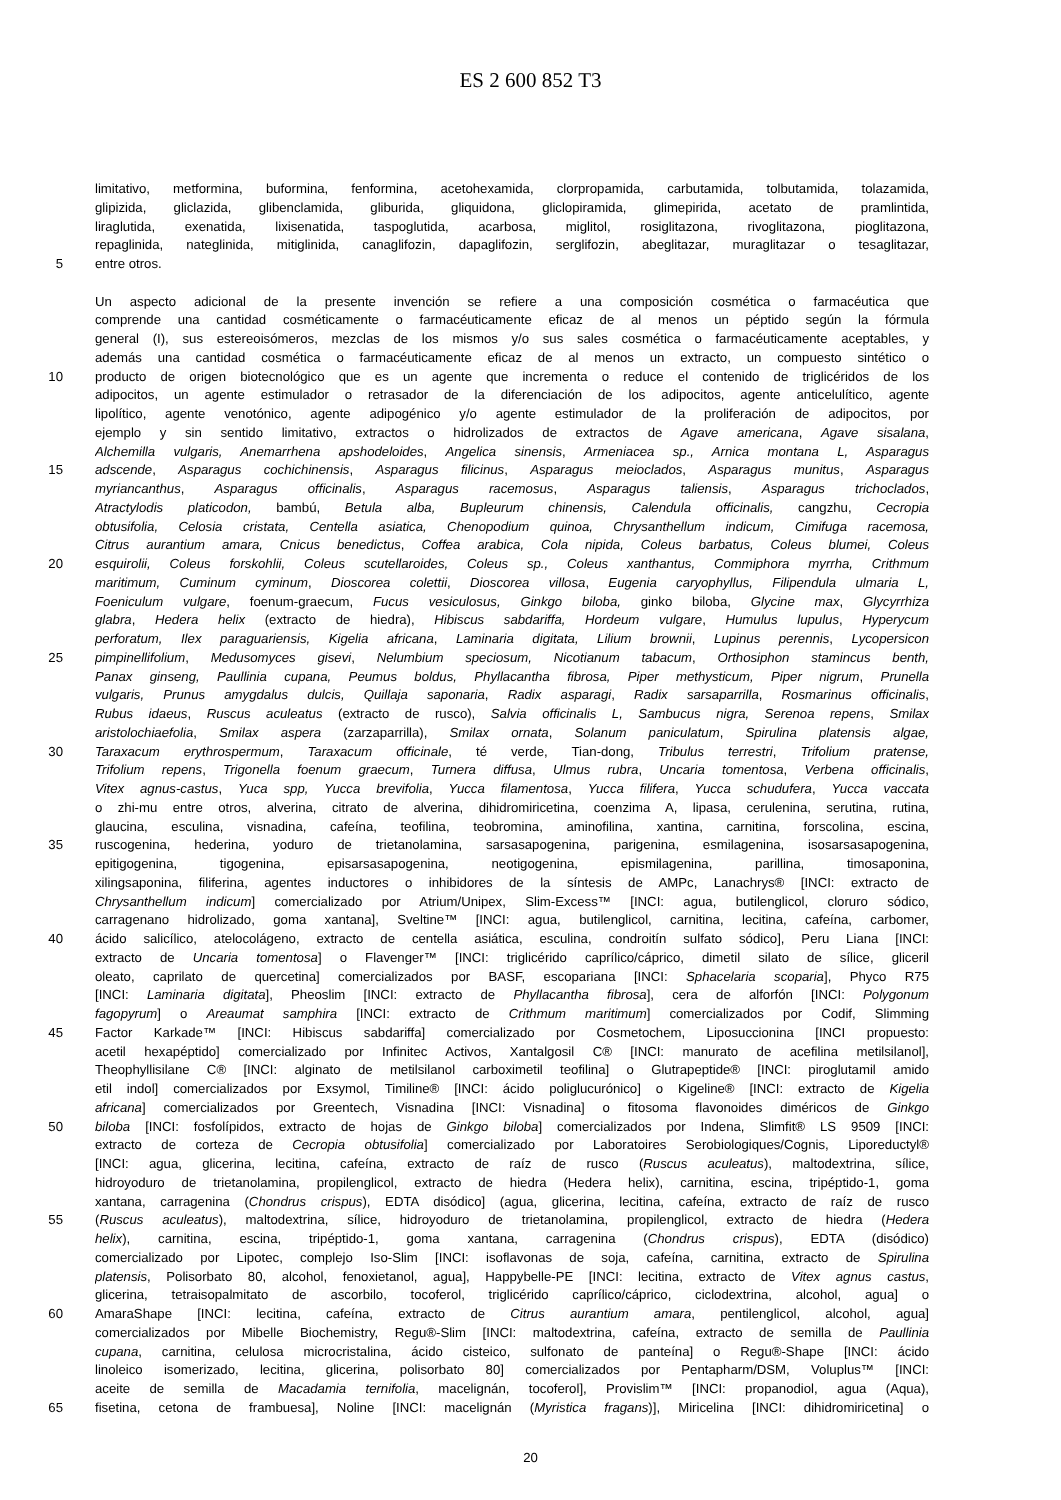ES 2 600 852 T3
limitativo, metformina, buformina, fenformina, acetohexamida, clorpropamida, carbutamida, tolbutamida, tolazamida,
glipizida, gliclazida, glibenclamida, gliburida, gliquidona, gliclopiramida, glimepirida, acetato de pramlintida,
liraglutida, exenatida, lixisenatida, taspoglutida, acarbosa, miglitol, rosiglitazona, rivoglitazona, pioglitazona,
repaglinida, nateglinida, mitiglinida, canaglifozin, dapaglifozin, serglifozin, abeglitazar, muraglitazar o tesaglitazar,
5 entre otros.
Un aspecto adicional de la presente invención se refiere a una composición cosmética o farmacéutica que
comprende una cantidad cosméticamente o farmacéuticamente eficaz de al menos un péptido según la fórmula
general (I), sus estereoisómeros, mezclas de los mismos y/o sus sales cosmética o farmacéuticamente aceptables, y
además una cantidad cosmética o farmacéuticamente eficaz de al menos un extracto, un compuesto sintético o
10 producto de origen biotecnológico que es un agente que incrementa o reduce el contenido de triglicéridos de los
adipocitos, un agente estimulador o retrasador de la diferenciación de los adipocitos, agente anticelulítico, agente
lipolítico, agente venotónico, agente adipogénico y/o agente estimulador de la proliferación de adipocitos, por
ejemplo y sin sentido limitativo, extractos o hidrolizados de extractos de Agave americana, Agave sisalana,
Alchemilla vulgaris, Anemarrhena apshodeloides, Angelica sinensis, Armeniacea sp., Arnica montana L, Asparagus
15 adscende, Asparagus cochichinensis, Asparagus filicinus, Asparagus meioclados, Asparagus munitus, Asparagus
myriancanthus, Asparagus officinalis, Asparagus racemosus, Asparagus taliensis, Asparagus trichoclados,
Atractylodis platicodon, bambú, Betula alba, Bupleurum chinensis, Calendula officinalis, cangzhu, Cecropia
obtusifolia, Celosia cristata, Centella asiatica, Chenopodium quinoa, Chrysanthellum indicum, Cimifuga racemosa,
Citrus aurantium amara, Cnicus benedictus, Coffea arabica, Cola nipida, Coleus barbatus, Coleus blumei, Coleus
20 esquirolii, Coleus forskohlii, Coleus scutellaroides, Coleus sp., Coleus xanthantus, Commiphora myrrha, Crithmum
maritimum, Cuminum cyminum, Dioscorea colettii, Dioscorea villosa, Eugenia caryophyllus, Filipendula ulmaria L,
Foeniculum vulgare, foenum-graecum, Fucus vesiculosus, Ginkgo biloba, ginko biloba, Glycine max, Glycyrrhiza
glabra, Hedera helix (extracto de hiedra), Hibiscus sabdariffa, Hordeum vulgare, Humulus lupulus, Hyperycum
perforatum, Ilex paraguariensis, Kigelia africana, Laminaria digitata, Lilium brownii, Lupinus perennis, Lycopersicon
25 pimpinellifolium, Medusomyces gisevi, Nelumbium speciosum, Nicotianum tabacum, Orthosiphon stamincus benth,
Panax ginseng, Paullinia cupana, Peumus boldus, Phyllacantha fibrosa, Piper methysticum, Piper nigrum, Prunella
vulgaris, Prunus amygdalus dulcis, Quillaja saponaria, Radix asparagi, Radix sarsaparrilla, Rosmarinus officinalis,
Rubus idaeus, Ruscus aculeatus (extracto de rusco), Salvia officinalis L, Sambucus nigra, Serenoa repens, Smilax
aristolochiaefolia, Smilax aspera (zarzaparrilla), Smilax ornata, Solanum paniculatum, Spirulina platensis algae,
30 Taraxacum erythrospermum, Taraxacum officinale, té verde, Tian-dong, Tribulus terrestri, Trifolium pratense,
Trifolium repens, Trigonella foenum graecum, Turnera diffusa, Ulmus rubra, Uncaria tomentosa, Verbena officinalis,
Vitex agnus-castus, Yuca spp, Yucca brevifolia, Yucca filamentosa, Yucca filifera, Yucca schudufera, Yucca vaccata
o zhi-mu entre otros, alverina, citrato de alverina, dihidromiricetina, coenzima A, lipasa, cerulenina, serutina, rutina,
glaucina, esculina, visnadina, cafeína, teofilina, teobromina, aminofilina, xantina, carnitina, forscolina, escina,
35 ruscogenina, hederina, yoduro de trietanolamina, sarsasapogenina, parigenina, esmilagenina, isosarsasapogenina,
epitigogenina, tigogenina, episarsasapogenina, neotigogenina, epismilagenina, parillina, timosaponina,
xilingsaponina, filiferina, agentes inductores o inhibidores de la síntesis de AMPc, Lanachrys® [INCI: extracto de
Chrysanthellum indicum] comercializado por Atrium/Unipex, Slim-Excess™ [INCI: agua, butilenglicol, cloruro sódico,
carragenano hidrolizado, goma xantana], Sveltine™ [INCI: agua, butilenglicol, carnitina, lecitina, cafeína, carbomer,
40 ácido salicílico, atelocolágeno, extracto de centella asiática, esculina, condroitín sulfato sódico], Peru Liana [INCI:
extracto de Uncaria tomentosa] o Flavenger™ [INCI: triglicérido caprílico/cáprico, dimetil silato de sílice, gliceril
oleato, caprilato de quercetina] comercializados por BASF, escopariana [INCI: Sphacelaria scoparia], Phyco R75
[INCI: Laminaria digitata], Pheoslim [INCI: extracto de Phyllacantha fibrosa], cera de alforfón [INCI: Polygonum
fagopyrum] o Areaumat samphira [INCI: extracto de Crithmum maritimum] comercializados por Codif, Slimming
45 Factor Karkade™ [INCI: Hibiscus sabdariffa] comercializado por Cosmetochem, Liposuccionina [INCI propuesto:
acetil hexapéptido] comercializado por Infinitec Activos, Xantalgosil C® [INCI: manurato de acefilina metilsilanol],
Theophyllisilane C® [INCI: alginato de metilsilanol carboximetil teofilina] o Glutrapeptide® [INCI: piroglutamil amido
etil indol] comercializados por Exsymol, Timiline® [INCI: ácido poliglucurónico] o Kigeline® [INCI: extracto de Kigelia
africana] comercializados por Greentech, Visnadina [INCI: Visnadina] o fitosoma flavonoides diméricos de Ginkgo
50 biloba [INCI: fosfolípidos, extracto de hojas de Ginkgo biloba] comercializados por Indena, Slimfit® LS 9509 [INCI:
extracto de corteza de Cecropia obtusifolia] comercializado por Laboratoires Serobiologiques/Cognis, Liporeductyl®
[INCI: agua, glicerina, lecitina, cafeína, extracto de raíz de rusco (Ruscus aculeatus), maltodextrina, sílice,
hidroyoduro de trietanolamina, propilenglicol, extracto de hiedra (Hedera helix), carnitina, escina, tripéptido-1, goma
xantana, carragenina (Chondrus crispus), EDTA disódico] (agua, glicerina, lecitina, cafeína, extracto de raíz de rusco
55 (Ruscus aculeatus), maltodextrina, sílice, hidroyoduro de trietanolamina, propilenglicol, extracto de hiedra (Hedera
helix), carnitina, escina, tripéptido-1, goma xantana, carragenina (Chondrus crispus), EDTA (disódico)
comercializado por Lipotec, complejo Iso-Slim [INCI: isoflavonas de soja, cafeína, carnitina, extracto de Spirulina
platensis, Polisorbato 80, alcohol, fenoxietanol, agua], Happybelle-PE [INCI: lecitina, extracto de Vitex agnus castus,
glicerina, tetraisopalmitato de ascorbilo, tocoferol, triglicérido caprílico/cáprico, ciclodextrina, alcohol, agua] o
60 AmaraShape [INCI: lecitina, cafeína, extracto de Citrus aurantium amara, pentilenglicol, alcohol, agua]
comercializados por Mibelle Biochemistry, Regu®-Slim [INCI: maltodextrina, cafeína, extracto de semilla de Paullinia
cupana, carnitina, celulosa microcristalina, ácido cisteico, sulfonato de panteína] o Regu®-Shape [INCI: ácido
linoleico isomerizado, lecitina, glicerina, polisorbato 80] comercializados por Pentapharm/DSM, Voluplus™ [INCI:
aceite de semilla de Macadamia ternifolia, macelignán, tocoferol], Provislim™ [INCI: propanodiol, agua (Aqua),
65 fisetina, cetona de frambuesa], Noline [INCI: macelignán (Myristica fragans)], Miricelina [INCI: dihidromiricetina] o
20